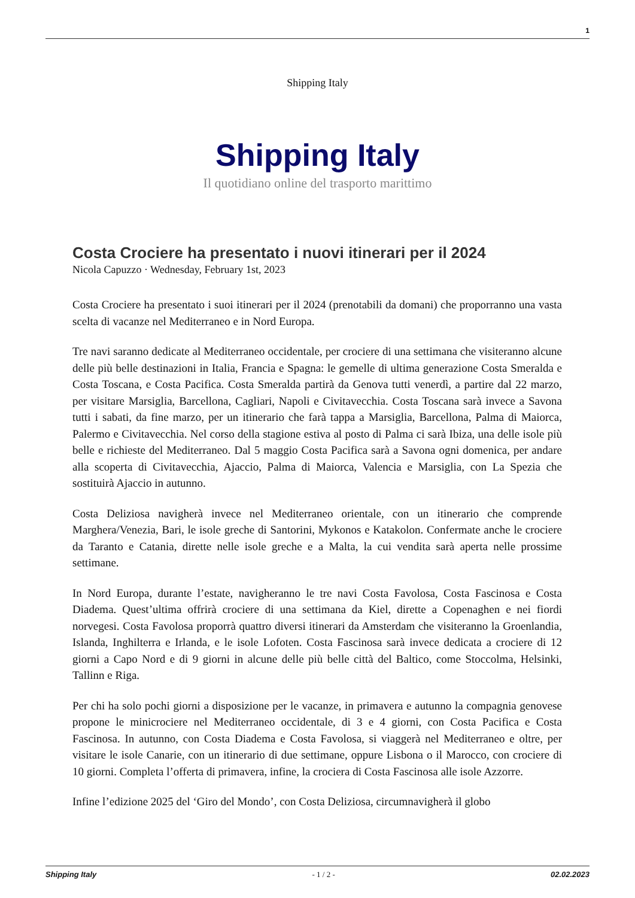1
Shipping Italy
Shipping Italy
Il quotidiano online del trasporto marittimo
Costa Crociere ha presentato i nuovi itinerari per il 2024
Nicola Capuzzo · Wednesday, February 1st, 2023
Costa Crociere ha presentato i suoi itinerari per il 2024 (prenotabili da domani) che proporranno una vasta scelta di vacanze nel Mediterraneo e in Nord Europa.
Tre navi saranno dedicate al Mediterraneo occidentale, per crociere di una settimana che visiteranno alcune delle più belle destinazioni in Italia, Francia e Spagna: le gemelle di ultima generazione Costa Smeralda e Costa Toscana, e Costa Pacifica. Costa Smeralda partirà da Genova tutti venerdì, a partire dal 22 marzo, per visitare Marsiglia, Barcellona, Cagliari, Napoli e Civitavecchia. Costa Toscana sarà invece a Savona tutti i sabati, da fine marzo, per un itinerario che farà tappa a Marsiglia, Barcellona, Palma di Maiorca, Palermo e Civitavecchia. Nel corso della stagione estiva al posto di Palma ci sarà Ibiza, una delle isole più belle e richieste del Mediterraneo. Dal 5 maggio Costa Pacifica sarà a Savona ogni domenica, per andare alla scoperta di Civitavecchia, Ajaccio, Palma di Maiorca, Valencia e Marsiglia, con La Spezia che sostituirà Ajaccio in autunno.
Costa Deliziosa navigherà invece nel Mediterraneo orientale, con un itinerario che comprende Marghera/Venezia, Bari, le isole greche di Santorini, Mykonos e Katakolon. Confermate anche le crociere da Taranto e Catania, dirette nelle isole greche e a Malta, la cui vendita sarà aperta nelle prossime settimane.
In Nord Europa, durante l’estate, navigheranno le tre navi Costa Favolosa, Costa Fascinosa e Costa Diadema. Quest’ultima offrirà crociere di una settimana da Kiel, dirette a Copenaghen e nei fiordi norvegesi. Costa Favolosa proporrà quattro diversi itinerari da Amsterdam che visiteranno la Groenlandia, Islanda, Inghilterra e Irlanda, e le isole Lofoten. Costa Fascinosa sarà invece dedicata a crociere di 12 giorni a Capo Nord e di 9 giorni in alcune delle più belle città del Baltico, come Stoccolma, Helsinki, Tallinn e Riga.
Per chi ha solo pochi giorni a disposizione per le vacanze, in primavera e autunno la compagnia genovese propone le minicrociere nel Mediterraneo occidentale, di 3 e 4 giorni, con Costa Pacifica e Costa Fascinosa. In autunno, con Costa Diadema e Costa Favolosa, si viaggerà nel Mediterraneo e oltre, per visitare le isole Canarie, con un itinerario di due settimane, oppure Lisbona o il Marocco, con crociere di 10 giorni. Completa l’offerta di primavera, infine, la crociera di Costa Fascinosa alle isole Azzorre.
Infine l’edizione 2025 del ‘Giro del Mondo’, con Costa Deliziosa, circumnavigherà il globo
Shipping Italy - 1 / 2 - 02.02.2023